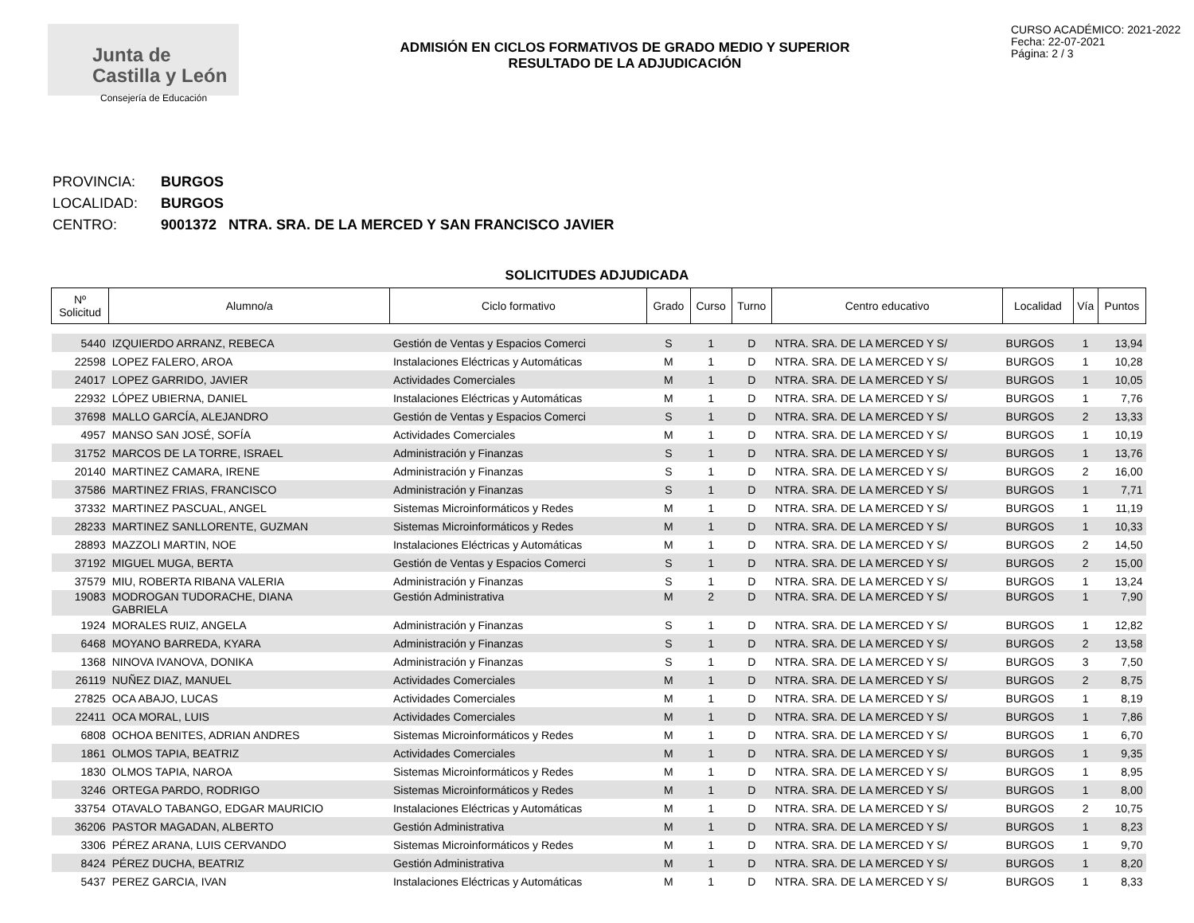Junta de
Castilla y León
Consejería de Educación
ADMISIÓN EN CICLOS FORMATIVOS DE GRADO MEDIO Y SUPERIOR
RESULTADO DE LA ADJUDICACIÓN
CURSO ACADÉMICO: 2021-2022
Fecha: 22-07-2021
Página: 2 / 3
PROVINCIA: BURGOS
LOCALIDAD: BURGOS
CENTRO: 9001372 NTRA. SRA. DE LA MERCED Y SAN FRANCISCO JAVIER
SOLICITUDES ADJUDICADA
| Nº Solicitud | Alumno/a | Ciclo formativo | Grado | Curso | Turno | Centro educativo | Localidad | Vía | Puntos |
| --- | --- | --- | --- | --- | --- | --- | --- | --- | --- |
| 5440 | IZQUIERDO ARRANZ, REBECA | Gestión de Ventas y Espacios Comerci | S | 1 | D | NTRA. SRA. DE LA MERCED Y S/ | BURGOS | 1 | 13,94 |
| 22598 | LOPEZ FALERO, AROA | Instalaciones Eléctricas y Automáticas | M | 1 | D | NTRA. SRA. DE LA MERCED Y S/ | BURGOS | 1 | 10,28 |
| 24017 | LOPEZ GARRIDO, JAVIER | Actividades Comerciales | M | 1 | D | NTRA. SRA. DE LA MERCED Y S/ | BURGOS | 1 | 10,05 |
| 22932 | LÓPEZ UBIERNA, DANIEL | Instalaciones Eléctricas y Automáticas | M | 1 | D | NTRA. SRA. DE LA MERCED Y S/ | BURGOS | 1 | 7,76 |
| 37698 | MALLO GARCÍA, ALEJANDRO | Gestión de Ventas y Espacios Comerci | S | 1 | D | NTRA. SRA. DE LA MERCED Y S/ | BURGOS | 2 | 13,33 |
| 4957 | MANSO SAN JOSÉ, SOFÍA | Actividades Comerciales | M | 1 | D | NTRA. SRA. DE LA MERCED Y S/ | BURGOS | 1 | 10,19 |
| 31752 | MARCOS DE LA TORRE, ISRAEL | Administración y Finanzas | S | 1 | D | NTRA. SRA. DE LA MERCED Y S/ | BURGOS | 1 | 13,76 |
| 20140 | MARTINEZ CAMARA, IRENE | Administración y Finanzas | S | 1 | D | NTRA. SRA. DE LA MERCED Y S/ | BURGOS | 2 | 16,00 |
| 37586 | MARTINEZ FRIAS, FRANCISCO | Administración y Finanzas | S | 1 | D | NTRA. SRA. DE LA MERCED Y S/ | BURGOS | 1 | 7,71 |
| 37332 | MARTINEZ PASCUAL, ANGEL | Sistemas Microinformáticos y Redes | M | 1 | D | NTRA. SRA. DE LA MERCED Y S/ | BURGOS | 1 | 11,19 |
| 28233 | MARTINEZ SANLLORENTE, GUZMAN | Sistemas Microinformáticos y Redes | M | 1 | D | NTRA. SRA. DE LA MERCED Y S/ | BURGOS | 1 | 10,33 |
| 28893 | MAZZOLI MARTIN, NOE | Instalaciones Eléctricas y Automáticas | M | 1 | D | NTRA. SRA. DE LA MERCED Y S/ | BURGOS | 2 | 14,50 |
| 37192 | MIGUEL MUGA, BERTA | Gestión de Ventas y Espacios Comerci | S | 1 | D | NTRA. SRA. DE LA MERCED Y S/ | BURGOS | 2 | 15,00 |
| 37579 | MIU, ROBERTA RIBANA VALERIA | Administración y Finanzas | S | 1 | D | NTRA. SRA. DE LA MERCED Y S/ | BURGOS | 1 | 13,24 |
| 19083 | MODROGAN TUDORACHE, DIANA GABRIELA | Gestión Administrativa | M | 2 | D | NTRA. SRA. DE LA MERCED Y S/ | BURGOS | 1 | 7,90 |
| 1924 | MORALES RUIZ, ANGELA | Administración y Finanzas | S | 1 | D | NTRA. SRA. DE LA MERCED Y S/ | BURGOS | 1 | 12,82 |
| 6468 | MOYANO BARREDA, KYARA | Administración y Finanzas | S | 1 | D | NTRA. SRA. DE LA MERCED Y S/ | BURGOS | 2 | 13,58 |
| 1368 | NINOVA IVANOVA, DONIKA | Administración y Finanzas | S | 1 | D | NTRA. SRA. DE LA MERCED Y S/ | BURGOS | 3 | 7,50 |
| 26119 | NUÑEZ DIAZ, MANUEL | Actividades Comerciales | M | 1 | D | NTRA. SRA. DE LA MERCED Y S/ | BURGOS | 2 | 8,75 |
| 27825 | OCA ABAJO, LUCAS | Actividades Comerciales | M | 1 | D | NTRA. SRA. DE LA MERCED Y S/ | BURGOS | 1 | 8,19 |
| 22411 | OCA MORAL, LUIS | Actividades Comerciales | M | 1 | D | NTRA. SRA. DE LA MERCED Y S/ | BURGOS | 1 | 7,86 |
| 6808 | OCHOA BENITES, ADRIAN ANDRES | Sistemas Microinformáticos y Redes | M | 1 | D | NTRA. SRA. DE LA MERCED Y S/ | BURGOS | 1 | 6,70 |
| 1861 | OLMOS TAPIA, BEATRIZ | Actividades Comerciales | M | 1 | D | NTRA. SRA. DE LA MERCED Y S/ | BURGOS | 1 | 9,35 |
| 1830 | OLMOS TAPIA, NAROA | Sistemas Microinformáticos y Redes | M | 1 | D | NTRA. SRA. DE LA MERCED Y S/ | BURGOS | 1 | 8,95 |
| 3246 | ORTEGA PARDO, RODRIGO | Sistemas Microinformáticos y Redes | M | 1 | D | NTRA. SRA. DE LA MERCED Y S/ | BURGOS | 1 | 8,00 |
| 33754 | OTAVALO TABANGO, EDGAR MAURICIO | Instalaciones Eléctricas y Automáticas | M | 1 | D | NTRA. SRA. DE LA MERCED Y S/ | BURGOS | 2 | 10,75 |
| 36206 | PASTOR MAGADAN, ALBERTO | Gestión Administrativa | M | 1 | D | NTRA. SRA. DE LA MERCED Y S/ | BURGOS | 1 | 8,23 |
| 3306 | PÉREZ ARANA, LUIS CERVANDO | Sistemas Microinformáticos y Redes | M | 1 | D | NTRA. SRA. DE LA MERCED Y S/ | BURGOS | 1 | 9,70 |
| 8424 | PÉREZ DUCHA, BEATRIZ | Gestión Administrativa | M | 1 | D | NTRA. SRA. DE LA MERCED Y S/ | BURGOS | 1 | 8,20 |
| 5437 | PEREZ GARCIA, IVAN | Instalaciones Eléctricas y Automáticas | M | 1 | D | NTRA. SRA. DE LA MERCED Y S/ | BURGOS | 1 | 8,33 |